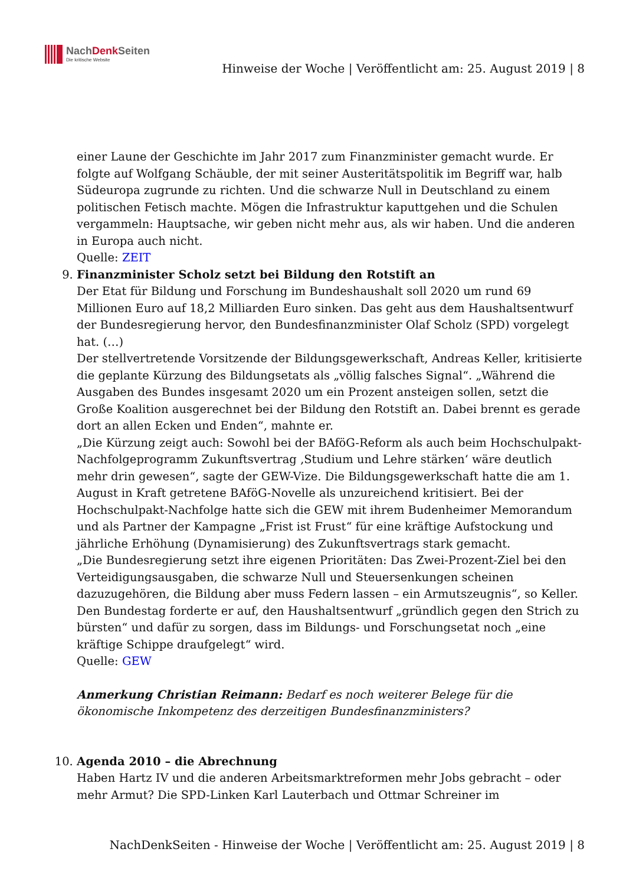NachDenk Seiten
Die kritische Website
Hinweise der Woche | Veröffentlicht am: 25. August 2019 | 8
einer Laune der Geschichte im Jahr 2017 zum Finanzminister gemacht wurde. Er folgte auf Wolfgang Schäuble, der mit seiner Austeritätspolitik im Begriff war, halb Südeuropa zugrunde zu richten. Und die schwarze Null in Deutschland zu einem politischen Fetisch machte. Mögen die Infrastruktur kaputtgehen und die Schulen vergammeln: Hauptsache, wir geben nicht mehr aus, als wir haben. Und die anderen in Europa auch nicht.
Quelle: ZEIT
9. Finanzminister Scholz setzt bei Bildung den Rotstift an
Der Etat für Bildung und Forschung im Bundeshaushalt soll 2020 um rund 69 Millionen Euro auf 18,2 Milliarden Euro sinken. Das geht aus dem Haushaltsentwurf der Bundesregierung hervor, den Bundesfinanzminister Olaf Scholz (SPD) vorgelegt hat. (…)
Der stellvertretende Vorsitzende der Bildungsgewerkschaft, Andreas Keller, kritisierte die geplante Kürzung des Bildungsetats als „völlig falsches Signal“. „Während die Ausgaben des Bundes insgesamt 2020 um ein Prozent ansteigen sollen, setzt die Große Koalition ausgerechnet bei der Bildung den Rotstift an. Dabei brennt es gerade dort an allen Ecken und Enden“, mahnte er.
„Die Kürzung zeigt auch: Sowohl bei der BAföG-Reform als auch beim Hochschulpakt-Nachfolgeprogramm Zukunftsvertrag ‚Studium und Lehre stärken‘ wäre deutlich mehr drin gewesen“, sagte der GEW-Vize. Die Bildungsgewerkschaft hatte die am 1. August in Kraft getretene BAföG-Novelle als unzureichend kritisiert. Bei der Hochschulpakt-Nachfolge hatte sich die GEW mit ihrem Budenheimer Memorandum und als Partner der Kampagne „Frist ist Frust“ für eine kräftige Aufstockung und jährliche Erhöhung (Dynamisierung) des Zukunftsvertrags stark gemacht.
„Die Bundesregierung setzt ihre eigenen Prioritäten: Das Zwei-Prozent-Ziel bei den Verteidigungsausgaben, die schwarze Null und Steuersenkungen scheinen dazuzugehören, die Bildung aber muss Federn lassen – ein Armutszeugnis“, so Keller. Den Bundestag forderte er auf, den Haushaltsentwurf „gründlich gegen den Strich zu bürsten“ und dafür zu sorgen, dass im Bildungs- und Forschungsetat noch „eine kräftige Schippe draufgelegt“ wird.
Quelle: GEW
Anmerkung Christian Reimann: Bedarf es noch weiterer Belege für die ökonomische Inkompetenz des derzeitigen Bundesfinanzministers?
10. Agenda 2010 – die Abrechnung
Haben Hartz IV und die anderen Arbeitsmarktreformen mehr Jobs gebracht – oder mehr Armut? Die SPD-Linken Karl Lauterbach und Ottmar Schreiner im
NachDenkSeiten - Hinweise der Woche | Veröffentlicht am: 25. August 2019 | 8